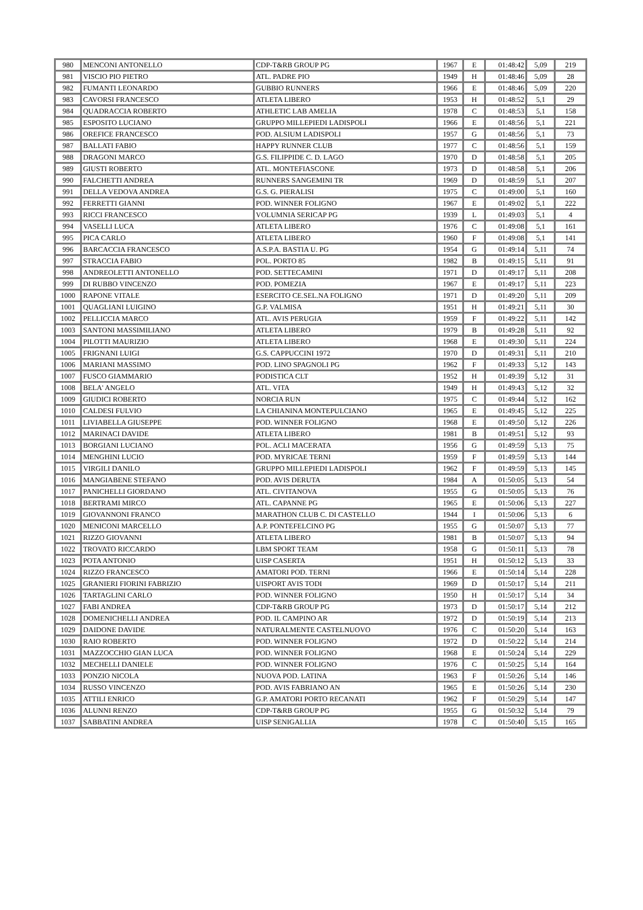| 980 | MENCONI ANTONELLO | CDP-T&RB GROUP PG | 1967 | E | 01:48:42 | 5,09 | 219 |
| 981 | VISCIO PIO PIETRO | ATL. PADRE PIO | 1949 | H | 01:48:46 | 5,09 | 28 |
| 982 | FUMANTI LEONARDO | GUBBIO RUNNERS | 1966 | E | 01:48:46 | 5,09 | 220 |
| 983 | CAVORSI FRANCESCO | ATLETA LIBERO | 1953 | H | 01:48:52 | 5,1 | 29 |
| 984 | QUADRACCIA ROBERTO | ATHLETIC LAB AMELIA | 1978 | C | 01:48:53 | 5,1 | 158 |
| 985 | ESPOSITO LUCIANO | GRUPPO MILLEPIEDI LADISPOLI | 1966 | E | 01:48:56 | 5,1 | 221 |
| 986 | OREFICE FRANCESCO | POD. ALSIUM LADISPOLI | 1957 | G | 01:48:56 | 5,1 | 73 |
| 987 | BALLATI FABIO | HAPPY RUNNER CLUB | 1977 | C | 01:48:56 | 5,1 | 159 |
| 988 | DRAGONI MARCO | G.S. FILIPPIDE C. D. LAGO | 1970 | D | 01:48:58 | 5,1 | 205 |
| 989 | GIUSTI ROBERTO | ATL. MONTEFIASCONE | 1973 | D | 01:48:58 | 5,1 | 206 |
| 990 | FALCHETTI ANDREA | RUNNERS SANGEMINI TR | 1969 | D | 01:48:59 | 5,1 | 207 |
| 991 | DELLA VEDOVA ANDREA | G.S. G. PIERALISI | 1975 | C | 01:49:00 | 5,1 | 160 |
| 992 | FERRETTI GIANNI | POD. WINNER FOLIGNO | 1967 | E | 01:49:02 | 5,1 | 222 |
| 993 | RICCI FRANCESCO | VOLUMNIA SERICAP PG | 1939 | L | 01:49:03 | 5,1 | 4 |
| 994 | VASELLI LUCA | ATLETA LIBERO | 1976 | C | 01:49:08 | 5,1 | 161 |
| 995 | PICA CARLO | ATLETA LIBERO | 1960 | F | 01:49:08 | 5,1 | 141 |
| 996 | BARCACCIA FRANCESCO | A.S.P.A. BASTIA U. PG | 1954 | G | 01:49:14 | 5,11 | 74 |
| 997 | STRACCIA FABIO | POL. PORTO 85 | 1982 | B | 01:49:15 | 5,11 | 91 |
| 998 | ANDREOLETTI ANTONELLO | POD. SETTECAMINI | 1971 | D | 01:49:17 | 5,11 | 208 |
| 999 | DI RUBBO VINCENZO | POD. POMEZIA | 1967 | E | 01:49:17 | 5,11 | 223 |
| 1000 | RAPONE VITALE | ESERCITO CE.SEL.NA FOLIGNO | 1971 | D | 01:49:20 | 5,11 | 209 |
| 1001 | QUAGLIANI LUIGINO | G.P. VALMISA | 1951 | H | 01:49:21 | 5,11 | 30 |
| 1002 | PELLICCIA MARCO | ATL. AVIS PERUGIA | 1959 | F | 01:49:22 | 5,11 | 142 |
| 1003 | SANTONI MASSIMILIANO | ATLETA LIBERO | 1979 | B | 01:49:28 | 5,11 | 92 |
| 1004 | PILOTTI MAURIZIO | ATLETA LIBERO | 1968 | E | 01:49:30 | 5,11 | 224 |
| 1005 | FRIGNANI LUIGI | G.S. CAPPUCCINI 1972 | 1970 | D | 01:49:31 | 5,11 | 210 |
| 1006 | MARIANI MASSIMO | POD. LINO SPAGNOLI PG | 1962 | F | 01:49:33 | 5,12 | 143 |
| 1007 | FUSCO GIAMMARIO | PODISTICA CLT | 1952 | H | 01:49:39 | 5,12 | 31 |
| 1008 | BELA' ANGELO | ATL. VITA | 1949 | H | 01:49:43 | 5,12 | 32 |
| 1009 | GIUDICI ROBERTO | NORCIA RUN | 1975 | C | 01:49:44 | 5,12 | 162 |
| 1010 | CALDESI FULVIO | LA CHIANINA MONTEPULCIANO | 1965 | E | 01:49:45 | 5,12 | 225 |
| 1011 | LIVIABELLA GIUSEPPE | POD. WINNER FOLIGNO | 1968 | E | 01:49:50 | 5,12 | 226 |
| 1012 | MARINACI DAVIDE | ATLETA LIBERO | 1981 | B | 01:49:51 | 5,12 | 93 |
| 1013 | BORGIANI LUCIANO | POL. ACLI MACERATA | 1956 | G | 01:49:59 | 5,13 | 75 |
| 1014 | MENGHINI LUCIO | POD. MYRICAE TERNI | 1959 | F | 01:49:59 | 5,13 | 144 |
| 1015 | VIRGILI DANILO | GRUPPO MILLEPIEDI LADISPOLI | 1962 | F | 01:49:59 | 5,13 | 145 |
| 1016 | MANGIABENE STEFANO | POD. AVIS DERUTA | 1984 | A | 01:50:05 | 5,13 | 54 |
| 1017 | PANICHELLI GIORDANO | ATL. CIVITANOVA | 1955 | G | 01:50:05 | 5,13 | 76 |
| 1018 | BERTRAMI MIRCO | ATL. CAPANNE PG | 1965 | E | 01:50:06 | 5,13 | 227 |
| 1019 | GIOVANNONI FRANCO | MARATHON CLUB C. DI CASTELLO | 1944 | I | 01:50:06 | 5,13 | 6 |
| 1020 | MENICONI MARCELLO | A.P. PONTEFELCINO PG | 1955 | G | 01:50:07 | 5,13 | 77 |
| 1021 | RIZZO GIOVANNI | ATLETA LIBERO | 1981 | B | 01:50:07 | 5,13 | 94 |
| 1022 | TROVATO RICCARDO | LBM SPORT TEAM | 1958 | G | 01:50:11 | 5,13 | 78 |
| 1023 | POTA ANTONIO | UISP CASERTA | 1951 | H | 01:50:12 | 5,13 | 33 |
| 1024 | RIZZO FRANCESCO | AMATORI POD. TERNI | 1966 | E | 01:50:14 | 5,14 | 228 |
| 1025 | GRANIERI FIORINI FABRIZIO | UISPORT AVIS TODI | 1969 | D | 01:50:17 | 5,14 | 211 |
| 1026 | TARTAGLINI CARLO | POD. WINNER FOLIGNO | 1950 | H | 01:50:17 | 5,14 | 34 |
| 1027 | FABI ANDREA | CDP-T&RB GROUP PG | 1973 | D | 01:50:17 | 5,14 | 212 |
| 1028 | DOMENICHELLI ANDREA | POD. IL CAMPINO AR | 1972 | D | 01:50:19 | 5,14 | 213 |
| 1029 | DAIDONE DAVIDE | NATURALMENTE CASTELNUOVO | 1976 | C | 01:50:20 | 5,14 | 163 |
| 1030 | RAIO ROBERTO | POD. WINNER FOLIGNO | 1972 | D | 01:50:22 | 5,14 | 214 |
| 1031 | MAZZOCCHIO GIAN LUCA | POD. WINNER FOLIGNO | 1968 | E | 01:50:24 | 5,14 | 229 |
| 1032 | MECHELLI DANIELE | POD. WINNER FOLIGNO | 1976 | C | 01:50:25 | 5,14 | 164 |
| 1033 | PONZIO NICOLA | NUOVA POD. LATINA | 1963 | F | 01:50:26 | 5,14 | 146 |
| 1034 | RUSSO VINCENZO | POD. AVIS FABRIANO AN | 1965 | E | 01:50:26 | 5,14 | 230 |
| 1035 | ATTILI ENRICO | G.P. AMATORI PORTO RECANATI | 1962 | F | 01:50:29 | 5,14 | 147 |
| 1036 | ALUNNI RENZO | CDP-T&RB GROUP PG | 1955 | G | 01:50:32 | 5,14 | 79 |
| 1037 | SABBATINI ANDREA | UISP SENIGALLIA | 1978 | C | 01:50:40 | 5,15 | 165 |